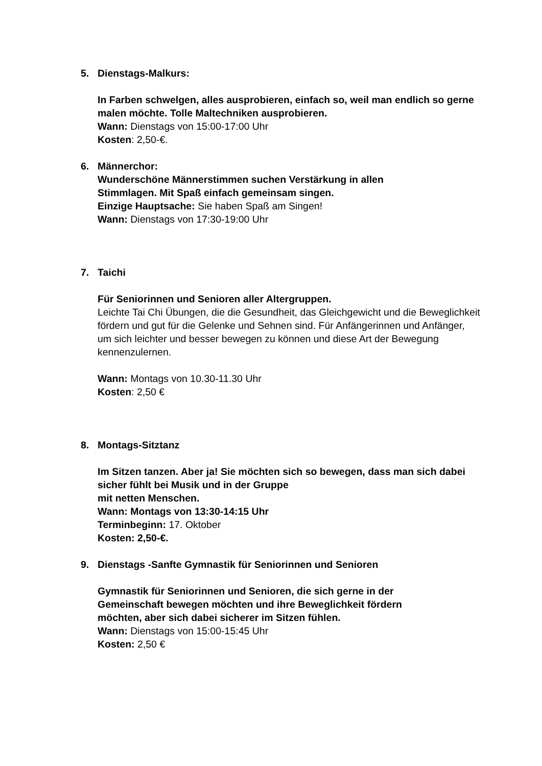5. Dienstags-Malkurs:
In Farben schwelgen, alles ausprobieren, einfach so, weil man endlich so gerne malen möchte. Tolle Maltechniken ausprobieren.
Wann: Dienstags von 15:00-17:00 Uhr
Kosten: 2,50-€.
6. Männerchor:
Wunderschöne Männerstimmen suchen Verstärkung in allen
Stimmlagen. Mit Spaß einfach gemeinsam singen.
Einzige Hauptsache: Sie haben Spaß am Singen!
Wann: Dienstags von 17:30-19:00 Uhr
7. Taichi
Für Seniorinnen und Senioren aller Altergruppen.
Leichte Tai Chi Übungen, die die Gesundheit, das Gleichgewicht und die Beweglichkeit fördern und gut für die Gelenke und Sehnen sind. Für Anfängerinnen und Anfänger, um sich leichter und besser bewegen zu können und diese Art der Bewegung kennenzulernen.
Wann: Montags von 10.30-11.30 Uhr
Kosten: 2,50 €
8. Montags-Sitztanz
Im Sitzen tanzen. Aber ja! Sie möchten sich so bewegen, dass man sich dabei sicher fühlt bei Musik und in der Gruppe
mit netten Menschen.
Wann: Montags von 13:30-14:15 Uhr
Terminbeginn: 17. Oktober
Kosten: 2,50-€.
9. Dienstags -Sanfte Gymnastik für Seniorinnen und Senioren
Gymnastik für Seniorinnen und Senioren, die sich gerne in der
Gemeinschaft bewegen möchten und ihre Beweglichkeit fördern
möchten, aber sich dabei sicherer im Sitzen fühlen.
Wann: Dienstags von 15:00-15:45 Uhr
Kosten: 2,50 €